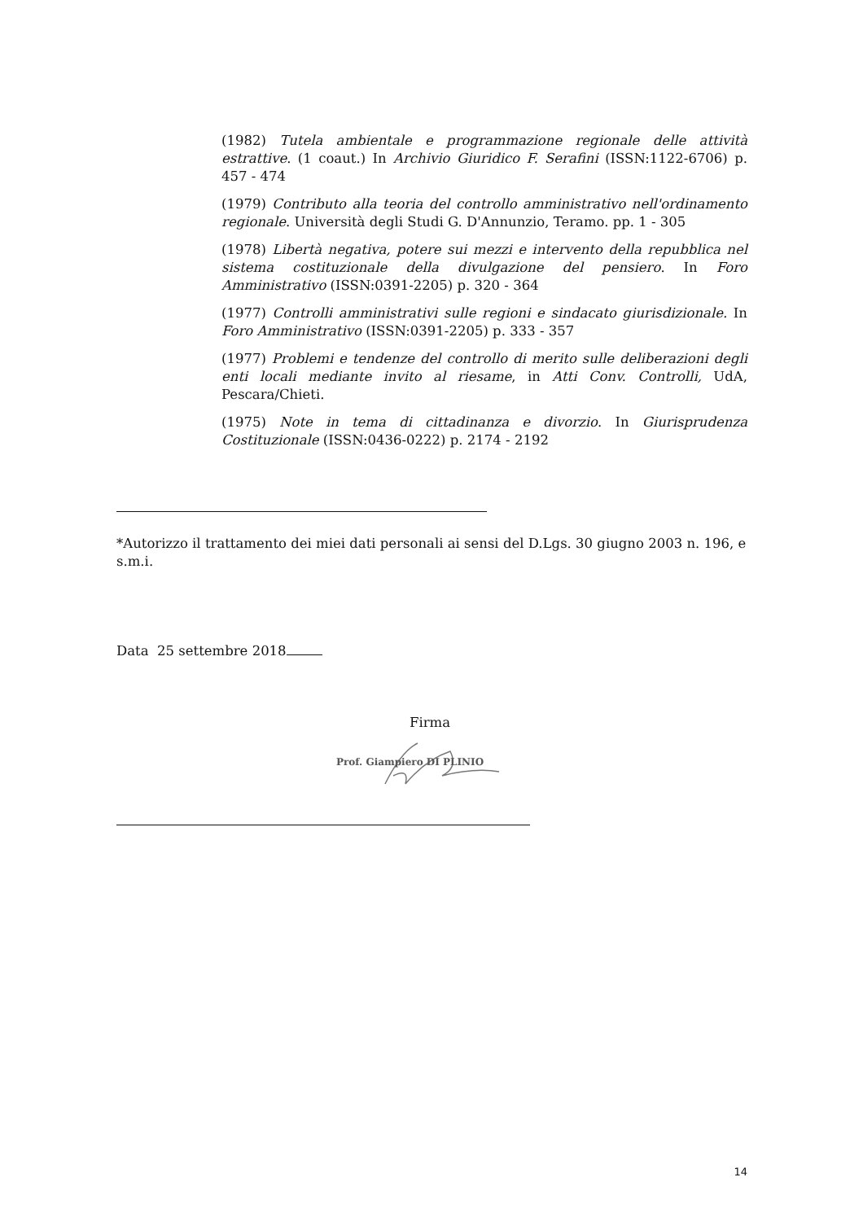(1982) Tutela ambientale e programmazione regionale delle attività estrattive. (1 coaut.) In Archivio Giuridico F. Serafini (ISSN:1122-6706) p. 457 - 474
(1979) Contributo alla teoria del controllo amministrativo nell'ordinamento regionale. Università degli Studi G. D'Annunzio, Teramo. pp. 1 - 305
(1978) Libertà negativa, potere sui mezzi e intervento della repubblica nel sistema costituzionale della divulgazione del pensiero. In Foro Amministrativo (ISSN:0391-2205) p. 320 - 364
(1977) Controlli amministrativi sulle regioni e sindacato giurisdizionale. In Foro Amministrativo (ISSN:0391-2205) p. 333 - 357
(1977) Problemi e tendenze del controllo di merito sulle deliberazioni degli enti locali mediante invito al riesame, in Atti Conv. Controlli, UdA, Pescara/Chieti.
(1975) Note in tema di cittadinanza e divorzio. In Giurisprudenza Costituzionale (ISSN:0436-0222) p. 2174 - 2192
*Autorizzo il trattamento dei miei dati personali ai sensi del D.Lgs. 30 giugno 2003 n. 196, e s.m.i.
Data 25 settembre 2018
Firma
Prof. Giampiero DI PLINIO
14